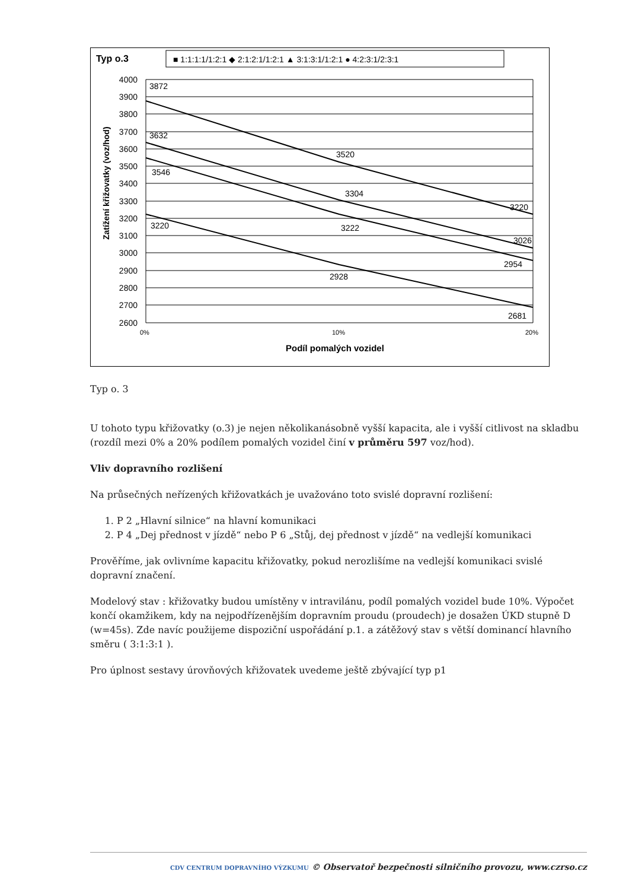Typ o.3
■ 1:1:1:1/1:2:1 ◆ 2:1:2:1/1:2:1 ▲ 3:1:3:1/1:2:1 ● 4:2:3:1/2:3:1
Zatížení křižovatky (voz/hod)
4000
3900
3800
3700
3600
3500
3400
3300
3200
3100
3000
2900
2800
2700
2600
3872
3632
3546
3220
3520
3304
3222
2928
3220
3026
2954
2681
0%
10%
20%
Podíl pomalých vozidel
Typ o. 3
U tohoto typu křižovatky (o.3) je nejen několikanásobně vyšší kapacita, ale i vyšší citlivost na skladbu (rozdíl mezi 0% a 20% podílem pomalých vozidel činí v průměru 597 voz/hod).
Vliv dopravního rozlišení
Na průsečných neřízených křižovatkách je uvažováno toto svislé dopravní rozlišení:
1. P 2 „Hlavní silnice“ na hlavní komunikaci
2. P 4 „Dej přednost v jízdě“ nebo P 6 „Stůj, dej přednost v jízdě“ na vedlejší komunikaci
Prověříme, jak ovlivníme kapacitu křižovatky, pokud nerozlišíme na vedlejší komunikaci svislé dopravní značení.
Modelový stav : křižovatky budou umístěny v intravilánu, podíl pomalých vozidel bude 10%. Výpočet končí okamžikem, kdy na nejpodřízenějším dopravním proudu (proudech) je dosažen ÚKD stupně D (w=45s). Zde navíc použijeme dispoziční uspořádání p.1. a zátěžový stav s větší dominancí hlavního směru ( 3:1:3:1 ).
Pro úplnost sestavy úrovňových křižovatek uvedeme ještě zbývající typ p1
CDV CENTRUM DOPRAVNÍHO VÝZKUMU © Observatoř bezpečnosti silničního provozu, www.czrso.cz